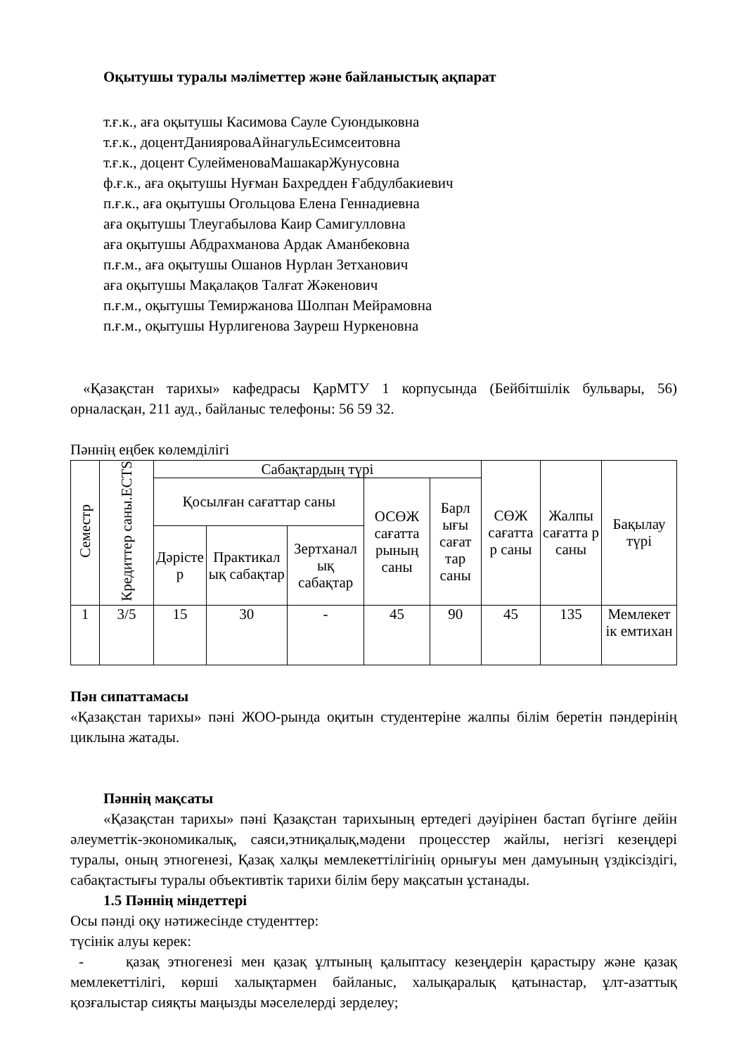Оқытушы туралы мәліметтер және байланыстық ақпарат
т.ғ.к., аға оқытушы Касимова Сауле Суюндыковна
т.ғ.к., доцентДанияроваАйнагульЕсимсеитовна
т.ғ.к., доцент СулейменоваМашакарЖунусовна
ф.ғ.к., аға оқытушы Нуғман Бахредден Ғабдулбакиевич
п.ғ.к., аға оқытушы Огольцова Елена Геннадиевна
аға оқытушы Тлеугабылова Каир Самигулловна
аға оқытушы Абдрахманова Ардак Аманбековна
п.ғ.м., аға оқытушы Ошанов Нурлан Зетханович
аға оқытушы Мақалақов Талғат Жәкенович
п.ғ.м., оқытушы Темиржанова Шолпан Мейрамовна
п.ғ.м., оқытушы Нурлигенова Зауреш Нуркеновна
«Қазақстан тарихы» кафедрасы ҚарМТУ 1 корпусында (Бейбітшілік бульвары, 56) орналасқан, 211 ауд., байланыс телефоны: 56 59 32.
Пәннің еңбек көлемділігі
| Семестр | Кредиттер саны.ECTS | Сабақтардың түрі | | | | | СӨЖ сағатта р саны | Жалпы сағатта р саны | Бақылау түрі |
| --- | --- | --- | --- | --- | --- | --- | --- | --- | --- |
| | | Қосылған сағаттар саны | | | ОСӨЖ сағатта рының саны | Барл ығы сағат тар саны | | | |
| | | Дәрісте р | Практикал ық сабақтар | Зертханал ық сабақтар | | | | | |
| 1 | 3/5 | 15 | 30 | - | 45 | 90 | 45 | 135 | Мемлекет ік емтихан |
Пән сипаттамасы
«Қазақстан тарихы» пәні ЖОО-рында оқитын студентеріне жалпы білім беретін пәндерінің циклына жатады.
Пәннің мақсаты
«Қазақстан тарихы» пәні Қазақстан тарихының ертедегі дәуірінен бастап бүгінге дейін әлеуметтік-экономикалық, саяси,этниқалық,мәдени процесстер жайлы, негізгі кезеңдері туралы, оның этногенезі, Қазақ халқы мемлекеттілігінің орнығуы мен дамуының үздіксіздігі, сабақтастығы туралы объективтік тарихи білім беру мақсатын ұстанады.
1.5 Пәннің міндеттері
Осы пәнді оқу нәтижесінде студенттер:
түсінік алуы керек:
- қазақ этногенезі мен қазақ ұлтының қалыптасу кезеңдерін қарастыру және қазақ мемлекеттілігі, көрші халықтармен байланыс, халықаралық қатынастар, ұлт-азаттық қозғалыстар сияқты маңызды мәселелерді зерделеу;